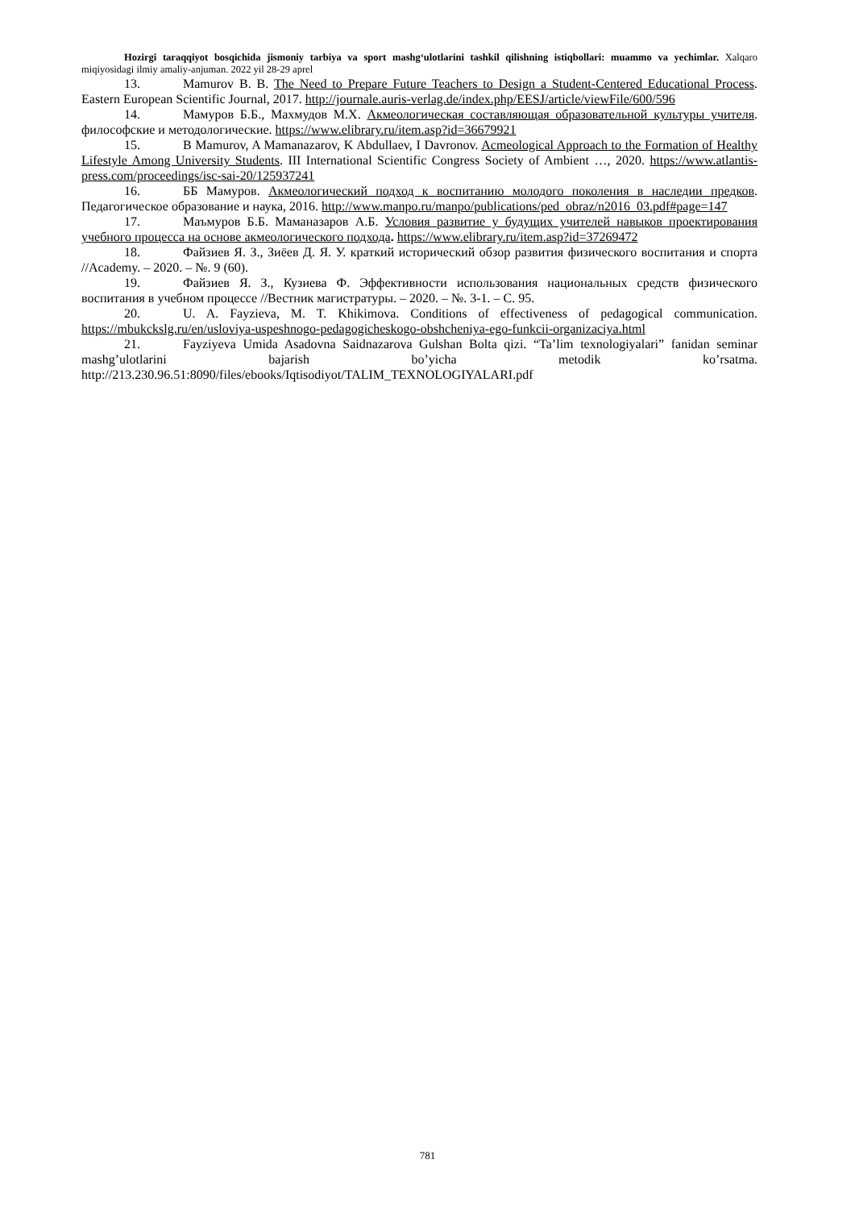Hozirgi taraqqiyot bosqichida jismoniy tarbiya va sport mashg‘ulotlarini tashkil qilishning istiqbollari: muammo va yechimlar. Xalqaro miqiyosidagi ilmiy amaliy-anjuman. 2022 yil 28-29 aprel
13. Mamurov B. B. The Need to Prepare Future Teachers to Design a Student-Centered Educational Process. Eastern European Scientific Journal, 2017. http://journale.auris-verlag.de/index.php/EESJ/article/viewFile/600/596
14. Мамуров Б.Б., Махмудов М.Х. Акмеологическая составляющая образовательной культуры учителя. философские и методологические. https://www.elibrary.ru/item.asp?id=36679921
15. B Mamurov, A Mamanazarov, K Abdullaev, I Davronov. Acmeological Approach to the Formation of Healthy Lifestyle Among University Students. III International Scientific Congress Society of Ambient …, 2020. https://www.atlantis-press.com/proceedings/isc-sai-20/125937241
16. ББ Мамуров. Акмеологический подход к воспитанию молодого поколения в наследии предков. Педагогическое образование и наука, 2016. http://www.manpo.ru/manpo/publications/ped_obraz/n2016_03.pdf#page=147
17. Маъмуров Б.Б. Маманазаров А.Б. Условия развитие у будущих учителей навыков проектирования учебного процесса на основе акмеологического подхода. https://www.elibrary.ru/item.asp?id=37269472
18. Файзиев Я. З., Зиёев Д. Я. У. краткий исторический обзор развития физического воспитания и спорта //Academy. – 2020. – №. 9 (60).
19. Файзиев Я. З., Кузиева Ф. Эффективности использования национальных средств физического воспитания в учебном процессе //Вестник магистратуры. – 2020. – №. 3-1. – С. 95.
20. U. A. Fayzieva, M. T. Khikimova. Conditions of effectiveness of pedagogical communication. https://mbukckslg.ru/en/usloviya-uspeshnogo-pedagogicheskogo-obshcheniya-ego-funkcii-organizaciya.html
21. Fayziyeva Umida Asadovna Saidnazarova Gulshan Bolta qizi. “Ta’lim texnologiyalari” fanidan seminar mashg’ulotlarini bajarish bo’yicha metodik ko’rsatma. http://213.230.96.51:8090/files/ebooks/Iqtisodiyot/TALIM_TEXNOLOGIYALARI.pdf
781